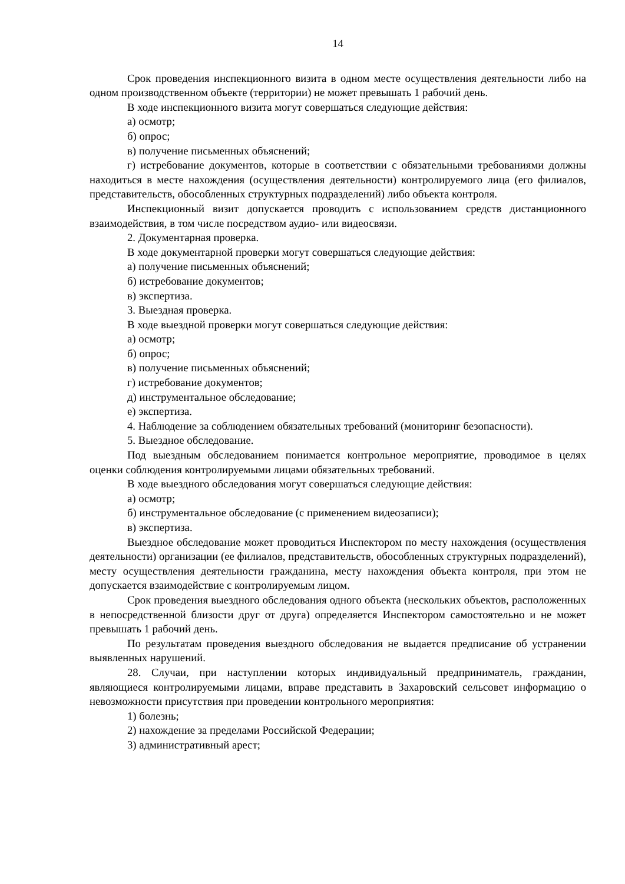14
Срок проведения инспекционного визита в одном месте осуществления деятельности либо на одном производственном объекте (территории) не может превышать 1 рабочий день.
В ходе инспекционного визита могут совершаться следующие действия:
а) осмотр;
б) опрос;
в) получение письменных объяснений;
г) истребование документов, которые в соответствии с обязательными требованиями должны находиться в месте нахождения (осуществления деятельности) контролируемого лица (его филиалов, представительств, обособленных структурных подразделений) либо объекта контроля.
Инспекционный визит допускается проводить с использованием средств дистанционного взаимодействия, в том числе посредством аудио- или видеосвязи.
2. Документарная проверка.
В ходе документарной проверки могут совершаться следующие действия:
а) получение письменных объяснений;
б) истребование документов;
в) экспертиза.
3. Выездная проверка.
В ходе выездной проверки могут совершаться следующие действия:
а) осмотр;
б) опрос;
в) получение письменных объяснений;
г) истребование документов;
д) инструментальное обследование;
е) экспертиза.
4. Наблюдение за соблюдением обязательных требований (мониторинг безопасности).
5. Выездное обследование.
Под выездным обследованием понимается контрольное мероприятие, проводимое в целях оценки соблюдения контролируемыми лицами обязательных требований.
В ходе выездного обследования могут совершаться следующие действия:
а) осмотр;
б) инструментальное обследование (с применением видеозаписи);
в) экспертиза.
Выездное обследование может проводиться Инспектором по месту нахождения (осуществления деятельности) организации (ее филиалов, представительств, обособленных структурных подразделений), месту осуществления деятельности гражданина, месту нахождения объекта контроля, при этом не допускается взаимодействие с контролируемым лицом.
Срок проведения выездного обследования одного объекта (нескольких объектов, расположенных в непосредственной близости друг от друга) определяется Инспектором самостоятельно и не может превышать 1 рабочий день.
По результатам проведения выездного обследования не выдается предписание об устранении выявленных нарушений.
28. Случаи, при наступлении которых индивидуальный предприниматель, гражданин, являющиеся контролируемыми лицами, вправе представить в Захаровский сельсовет информацию о невозможности присутствия при проведении контрольного мероприятия:
1) болезнь;
2) нахождение за пределами Российской Федерации;
3) административный арест;